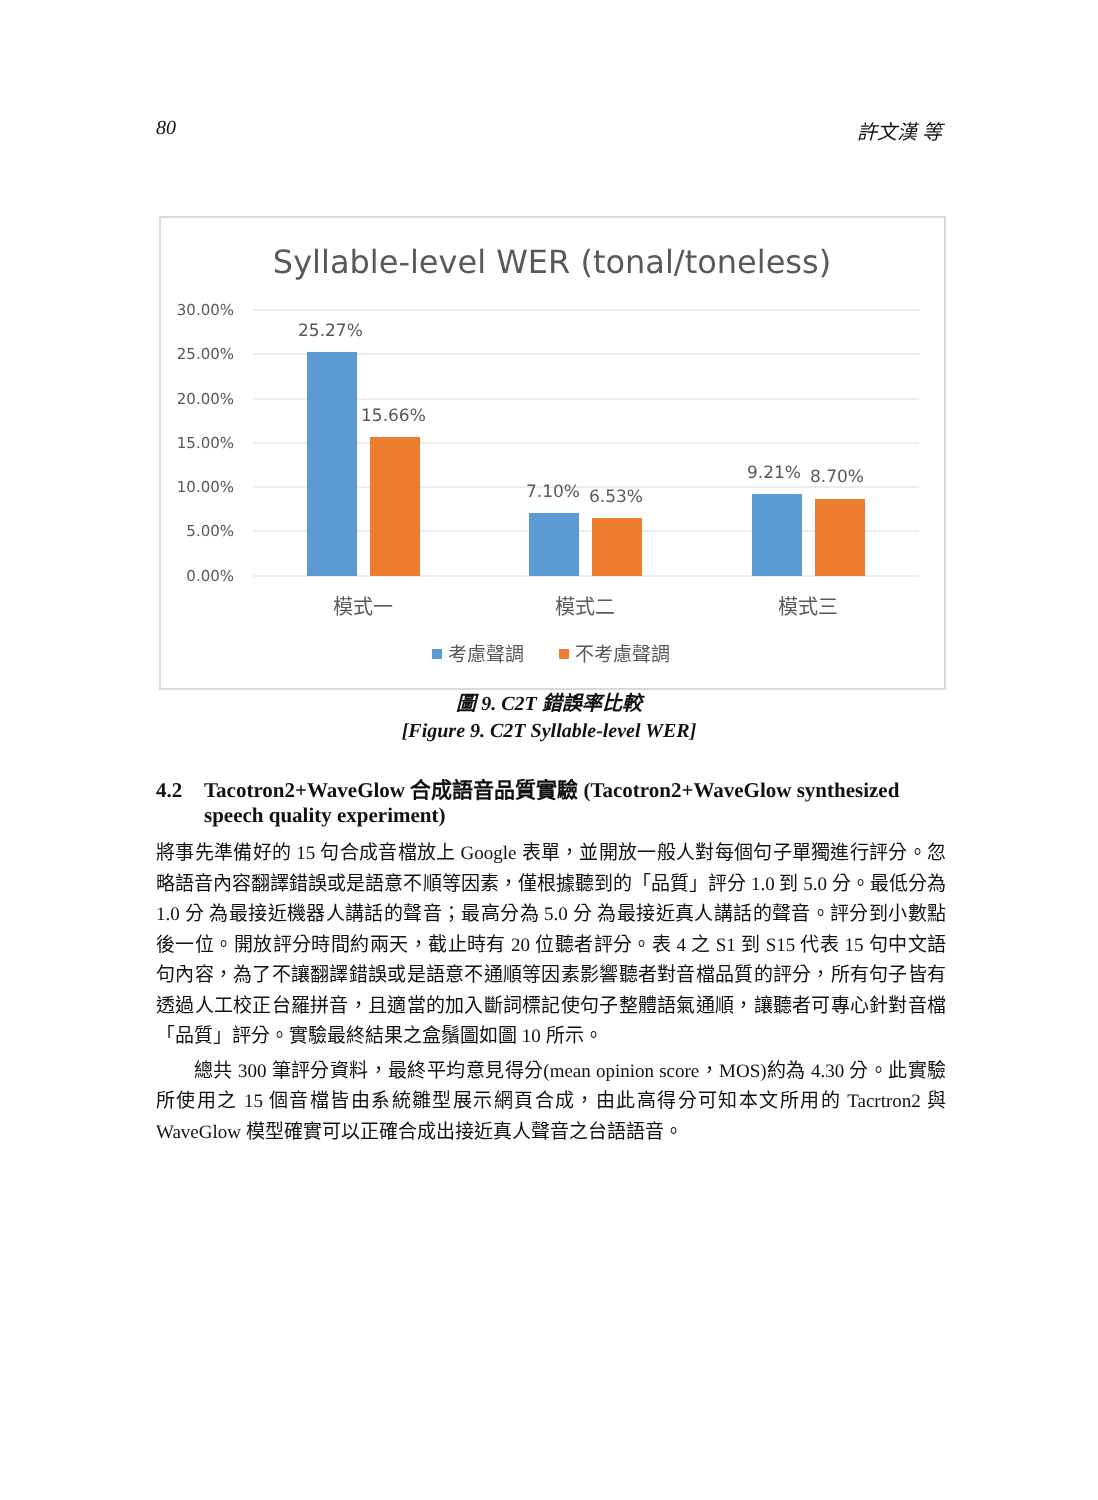80 許文漢 等
Syllable-level WER (tonal/toneless)
30.00%
25.00%
20.00%
15.00%
10.00%
5.00%
0.00%
25.27%
15.66%
7.10%
6.53%
9.21%
8.70%
模式一
模式二
模式三
考慮聲調
不考慮聲調
圖 9. C2T 錯誤率比較
[Figure 9. C2T Syllable-level WER]
4.2 Tacotron2+WaveGlow 合成語音品質實驗 (Tacotron2+WaveGlow synthesized speech quality experiment)
將事先準備好的 15 句合成音檔放上 Google 表單，並開放一般人對每個句子單獨進行評分。忽略語音內容翻譯錯誤或是語意不順等因素，僅根據聽到的「品質」評分 1.0 到 5.0 分。最低分為 1.0 分 為最接近機器人講話的聲音；最高分為 5.0 分 為最接近真人講話的聲音。評分到小數點後一位。開放評分時間約兩天，截止時有 20 位聽者評分。表 4 之 S1 到 S15 代表 15 句中文語句內容，為了不讓翻譯錯誤或是語意不通順等因素影響聽者對音檔品質的評分，所有句子皆有透過人工校正台羅拼音，且適當的加入斷詞標記使句子整體語氣通順，讓聽者可專心針對音檔「品質」評分。實驗最終結果之盒鬚圖如圖 10 所示。
總共 300 筆評分資料，最終平均意見得分(mean opinion score，MOS)約為 4.30 分。此實驗所使用之 15 個音檔皆由系統雛型展示網頁合成，由此高得分可知本文所用的 Tacrtron2 與 WaveGlow 模型確實可以正確合成出接近真人聲音之台語語音。